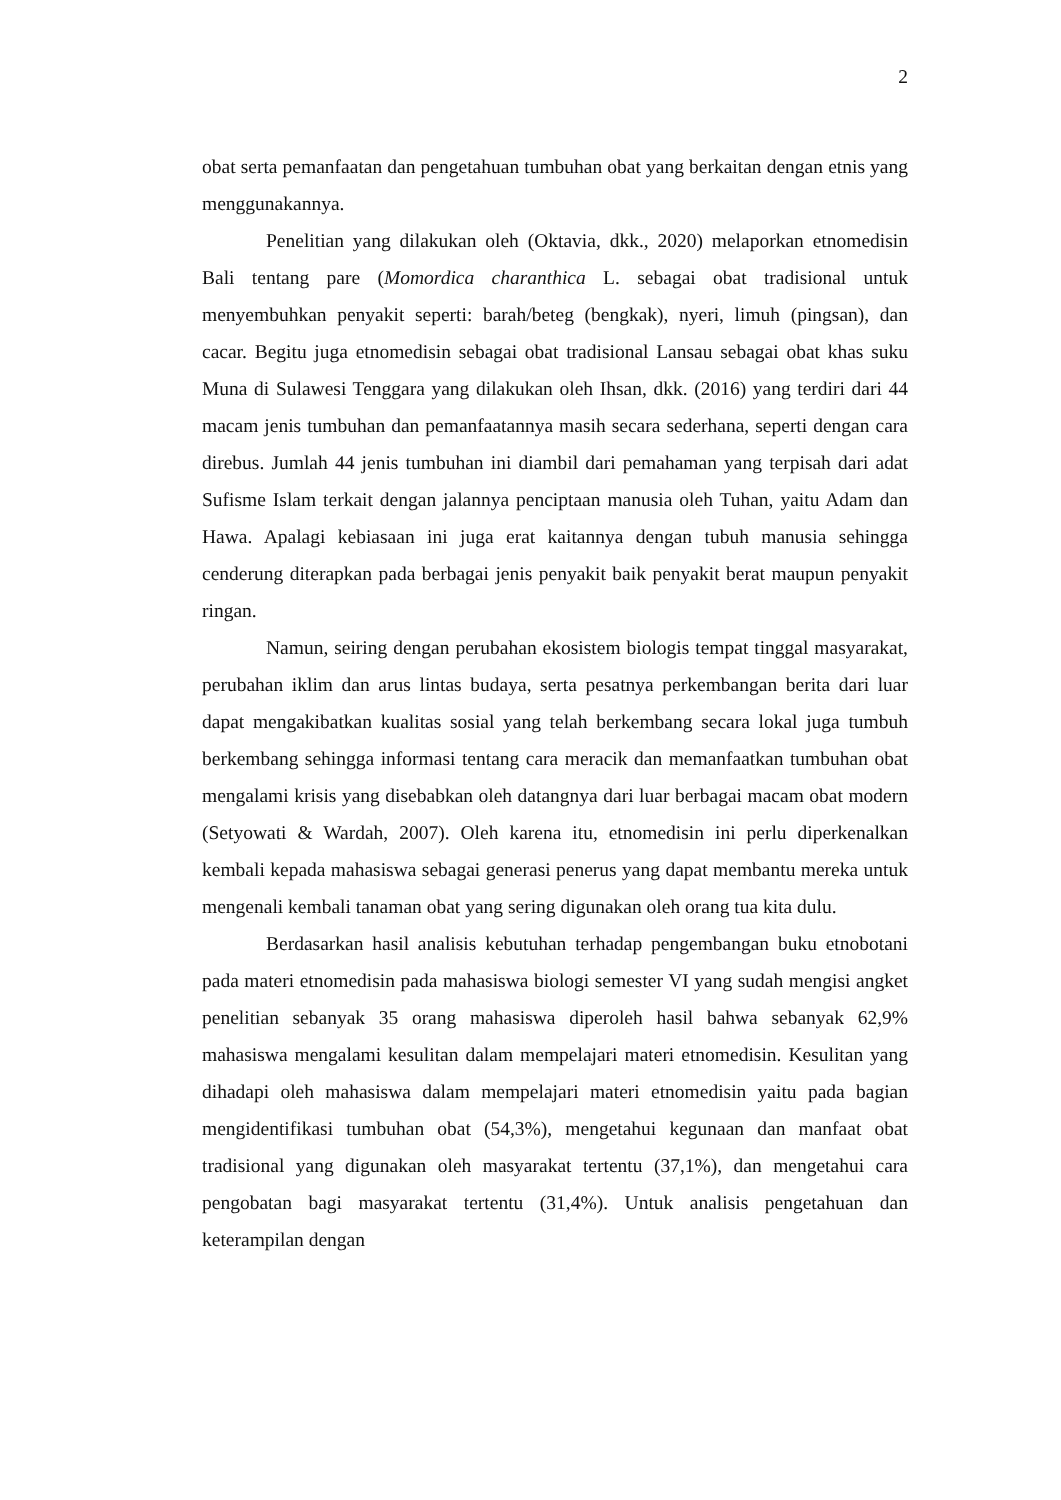2
obat serta pemanfaatan dan pengetahuan tumbuhan obat yang berkaitan dengan etnis yang menggunakannya.
Penelitian yang dilakukan oleh (Oktavia, dkk., 2020) melaporkan etnomedisin Bali tentang pare (Momordica charanthica L. sebagai obat tradisional untuk menyembuhkan penyakit seperti: barah/beteg (bengkak), nyeri, limuh (pingsan), dan cacar. Begitu juga etnomedisin sebagai obat tradisional Lansau sebagai obat khas suku Muna di Sulawesi Tenggara yang dilakukan oleh Ihsan, dkk. (2016) yang terdiri dari 44 macam jenis tumbuhan dan pemanfaatannya masih secara sederhana, seperti dengan cara direbus. Jumlah 44 jenis tumbuhan ini diambil dari pemahaman yang terpisah dari adat Sufisme Islam terkait dengan jalannya penciptaan manusia oleh Tuhan, yaitu Adam dan Hawa. Apalagi kebiasaan ini juga erat kaitannya dengan tubuh manusia sehingga cenderung diterapkan pada berbagai jenis penyakit baik penyakit berat maupun penyakit ringan.
Namun, seiring dengan perubahan ekosistem biologis tempat tinggal masyarakat, perubahan iklim dan arus lintas budaya, serta pesatnya perkembangan berita dari luar dapat mengakibatkan kualitas sosial yang telah berkembang secara lokal juga tumbuh berkembang sehingga informasi tentang cara meracik dan memanfaatkan tumbuhan obat mengalami krisis yang disebabkan oleh datangnya dari luar berbagai macam obat modern (Setyowati & Wardah, 2007). Oleh karena itu, etnomedisin ini perlu diperkenalkan kembali kepada mahasiswa sebagai generasi penerus yang dapat membantu mereka untuk mengenali kembali tanaman obat yang sering digunakan oleh orang tua kita dulu.
Berdasarkan hasil analisis kebutuhan terhadap pengembangan buku etnobotani pada materi etnomedisin pada mahasiswa biologi semester VI yang sudah mengisi angket penelitian sebanyak 35 orang mahasiswa diperoleh hasil bahwa sebanyak 62,9% mahasiswa mengalami kesulitan dalam mempelajari materi etnomedisin. Kesulitan yang dihadapi oleh mahasiswa dalam mempelajari materi etnomedisin yaitu pada bagian mengidentifikasi tumbuhan obat (54,3%), mengetahui kegunaan dan manfaat obat tradisional yang digunakan oleh masyarakat tertentu (37,1%), dan mengetahui cara pengobatan bagi masyarakat tertentu (31,4%). Untuk analisis pengetahuan dan keterampilan dengan